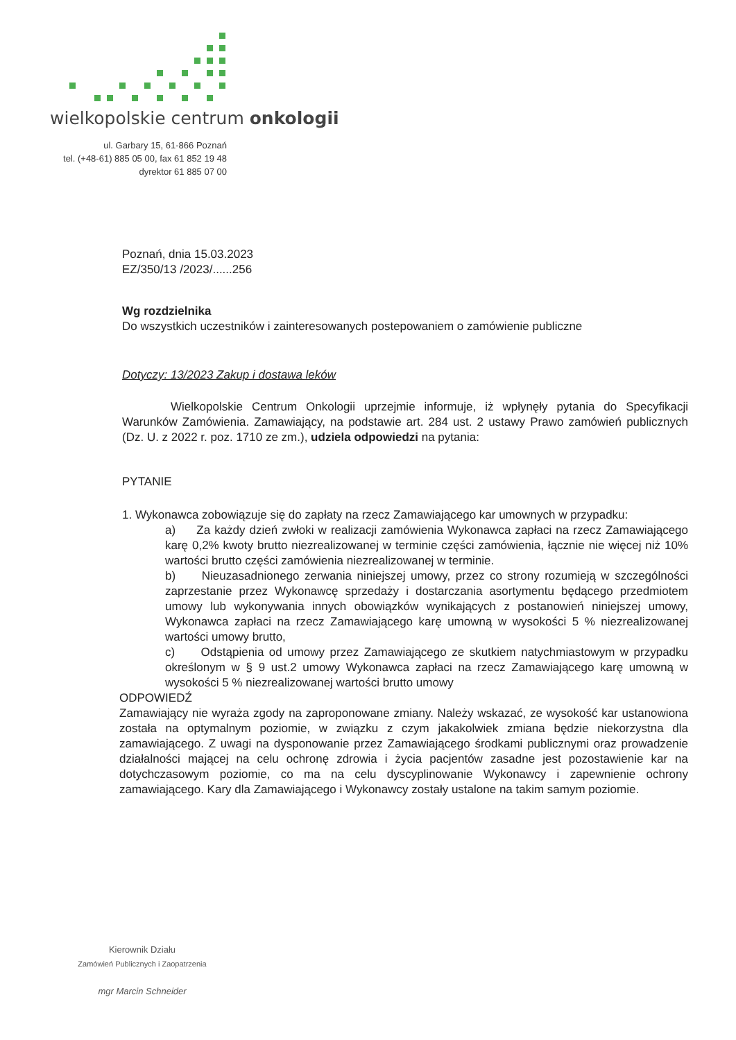wielkopolskie centrum onkologii
ul. Garbary 15, 61-866 Poznań
tel. (+48-61) 885 05 00, fax 61 852 19 48
dyrektor 61 885 07 00
Poznań, dnia 15.03.2023
EZ/350/13 /2023/......256
Wg rozdzielnika
Do wszystkich uczestników i zainteresowanych postepowaniem o zamówienie publiczne
Dotyczy: 13/2023 Zakup i dostawa leków
Wielkopolskie Centrum Onkologii uprzejmie informuje, iż wpłynęły pytania do Specyfikacji Warunków Zamówienia. Zamawiający, na podstawie art. 284 ust. 2 ustawy Prawo zamówień publicznych (Dz. U. z 2022 r. poz. 1710 ze zm.), udziela odpowiedzi na pytania:
PYTANIE
1. Wykonawca zobowiązuje się do zapłaty na rzecz Zamawiającego kar umownych w przypadku:
a) Za każdy dzień zwłoki w realizacji zamówienia Wykonawca zapłaci na rzecz Zamawiającego karę 0,2% kwoty brutto niezrealizowanej w terminie części zamówienia, łącznie nie więcej niż 10% wartości brutto części zamówienia niezrealizowanej w terminie.
b) Nieuzasadnionego zerwania niniejszej umowy, przez co strony rozumieją w szczególności zaprzestanie przez Wykonawcę sprzedaży i dostarczania asortymentu będącego przedmiotem umowy lub wykonywania innych obowiązków wynikających z postanowień niniejszej umowy, Wykonawca zapłaci na rzecz Zamawiającego karę umowną w wysokości 5 % niezrealizowanej wartości umowy brutto,
c) Odstąpienia od umowy przez Zamawiającego ze skutkiem natychmiastowym w przypadku określonym w § 9 ust.2 umowy Wykonawca zapłaci na rzecz Zamawiającego karę umowną w wysokości 5 % niezrealizowanej wartości brutto umowy
ODPOWIEDŹ
Zamawiający nie wyraża zgody na zaproponowane zmiany. Należy wskazać, ze wysokość kar ustanowiona została na optymalnym poziomie, w związku z czym jakakolwiek zmiana będzie niekorzystna dla zamawiającego. Z uwagi na dysponowanie przez Zamawiającego środkami publicznymi oraz prowadzenie działalności mającej na celu ochronę zdrowia i życia pacjentów zasadne jest pozostawienie kar na dotychczasowym poziomie, co ma na celu dyscyplinowanie Wykonawcy i zapewnienie ochrony zamawiającego. Kary dla Zamawiającego i Wykonawcy zostały ustalone na takim samym poziomie.
Kierownik Działu
Zamówień Publicznych i Zaopatrzenia
mgr Marcin Schneider